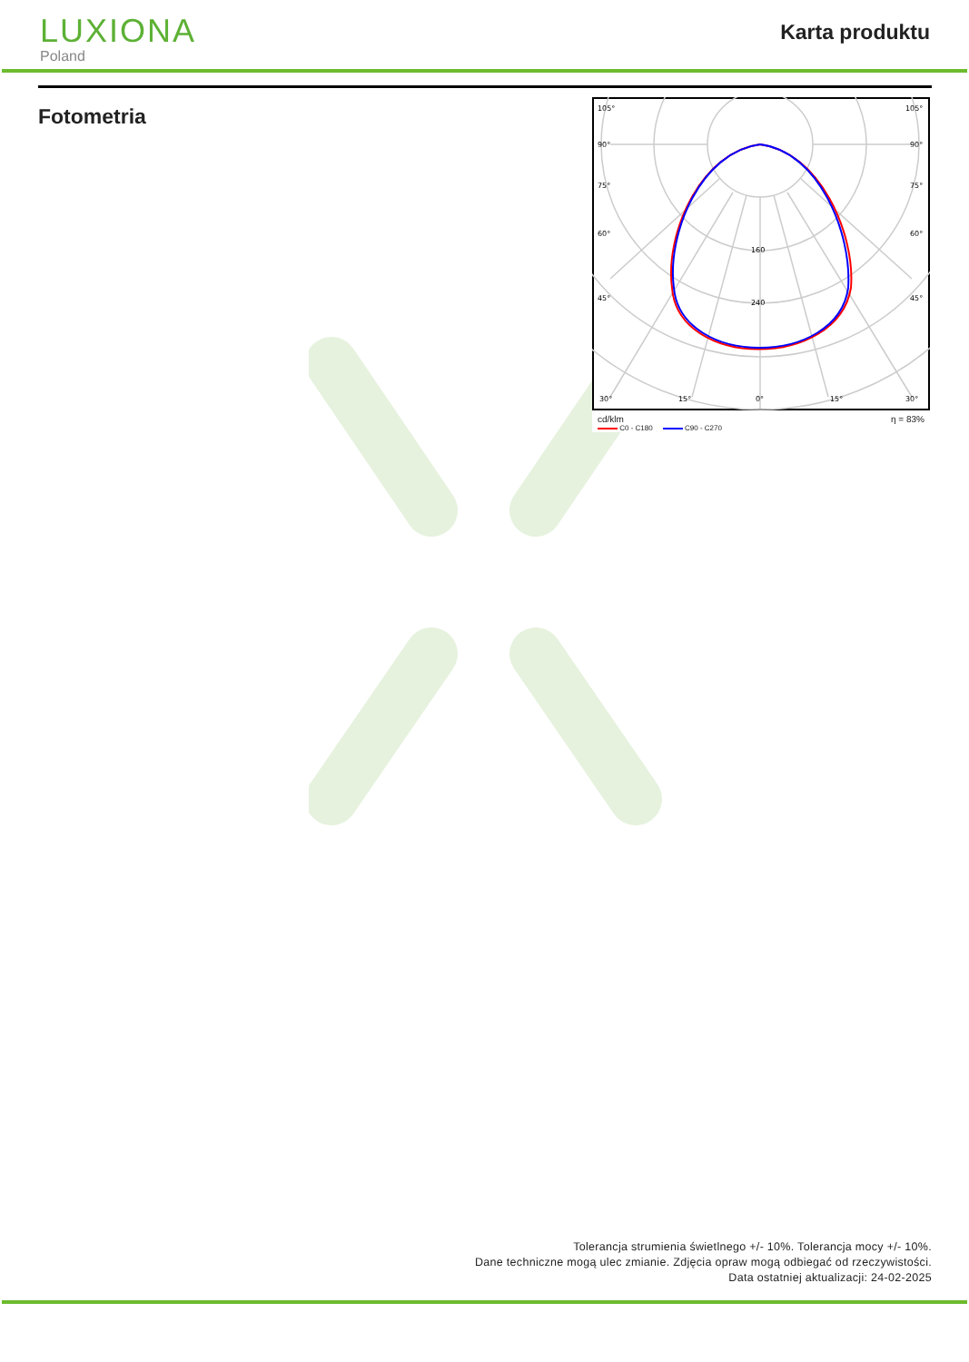LUXIONA
Poland
Karta produktu
Fotometria
105°
105°
90°
90°
75°
75°
60°
60°
45°
45°
160
240
30°
15°
0°
15°
30°
cd/klm η = 83%
C0 - C180 C90 - C270
Tolerancja strumienia świetlnego +/- 10%. Tolerancja mocy +/- 10%.
Dane techniczne mogą ulec zmianie. Zdjęcia opraw mogą odbiegać od rzeczywistości.
Data ostatniej aktualizacji: 24-02-2025